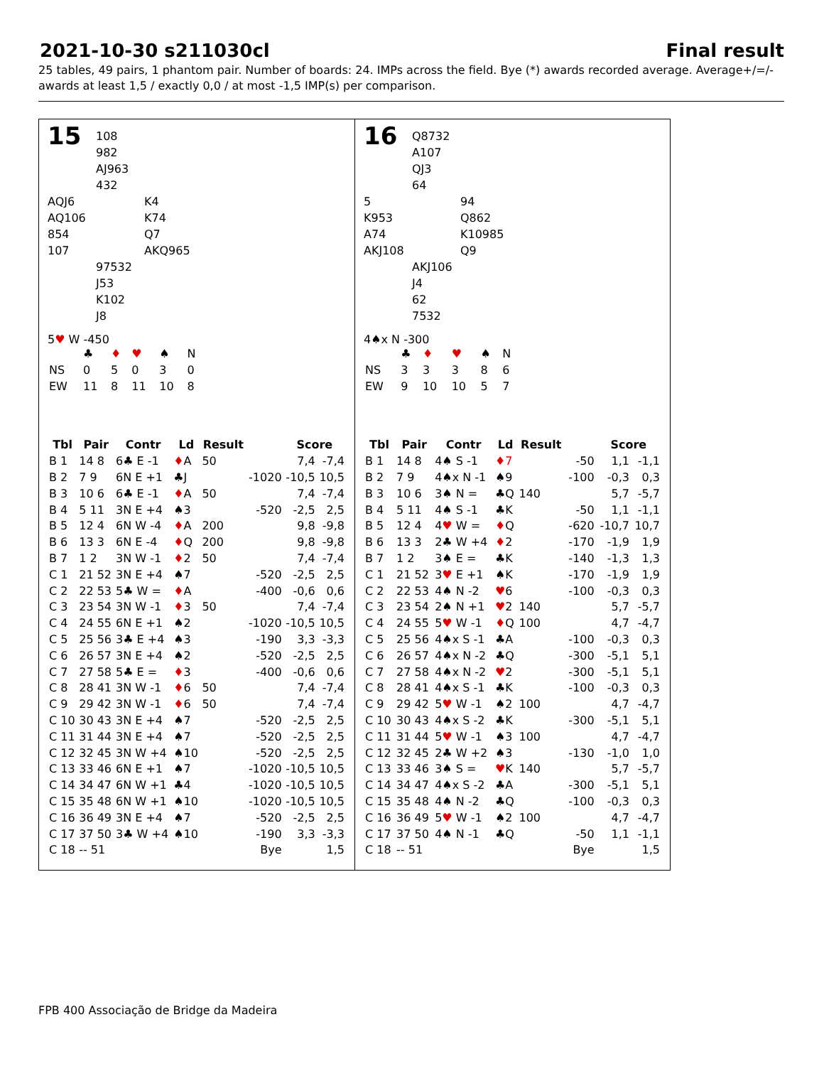2021-10-30 s211030cl Final result
25 tables, 49 pairs, 1 phantom pair. Number of boards: 24. IMPs across the field. Bye (*) awards recorded average. Average+/=/- awards at least 1,5 / exactly 0,0 / at most -1,5 IMP(s) per comparison.
15
108
982
AJ963
432
AQJ6
AQ106
854
107
K4
K74
Q7
AKQ965
97532
J53
K102
J8
5♥ W -450
| | ♣ | ♦ | ♥ | ♠ | N |
| NS | 0 | 5 | 0 | 3 | 0 |
| EW | 11 | 8 | 11 | 10 | 8 |
| Tbl | Pair | Contr | Ld | Result | | Score | |
| --- | --- | --- | --- | --- | --- | --- | --- |
| B 1 | 14 8 | 6♣ E -1 | ♦ A | 50 | | 7,4 | -7,4 |
| B 2 | 7 9 | 6N E +1 | ♣J | | -1020 | -10,5 | 10,5 |
| B 3 | 10 6 | 6♣ E -1 | ♦ A | 50 | | 7,4 | -7,4 |
| B 4 | 5 11 | 3N E +4 | ♠3 | | -520 | -2,5 | 2,5 |
| B 5 | 12 4 | 6N W -4 | ♦ A | 200 | | 9,8 | -9,8 |
| B 6 | 13 3 | 6N E -4 | ♦ Q | 200 | | 9,8 | -9,8 |
| B 7 | 1 2 | 3N W -1 | ♦ 2 | 50 | | 7,4 | -7,4 |
| C 1 | 21 52 | 3N E +4 | ♠7 | | -520 | -2,5 | 2,5 |
| C 2 | 22 53 | 5♣ W = | ♦ A | | -400 | -0,6 | 0,6 |
| C 3 | 23 54 | 3N W -1 | ♦ 3 | 50 | | 7,4 | -7,4 |
| C 4 | 24 55 | 6N E +1 | ♠2 | | -1020 | -10,5 | 10,5 |
| C 5 | 25 56 | 3♣ E +4 | ♠3 | | -190 | 3,3 | -3,3 |
| C 6 | 26 57 | 3N E +4 | ♠2 | | -520 | -2,5 | 2,5 |
| C 7 | 27 58 | 5♣ E = | ♦ 3 | | -400 | -0,6 | 0,6 |
| C 8 | 28 41 | 3N W -1 | ♦ 6 | 50 | | 7,4 | -7,4 |
| C 9 | 29 42 | 3N W -1 | ♦ 6 | 50 | | 7,4 | -7,4 |
| C 10 | 30 43 | 3N E +4 | ♠7 | | -520 | -2,5 | 2,5 |
| C 11 | 31 44 | 3N E +4 | ♠7 | | -520 | -2,5 | 2,5 |
| C 12 | 32 45 | 3N W +4 | ♠10 | | -520 | -2,5 | 2,5 |
| C 13 | 33 46 | 6N E +1 | ♠7 | | -1020 | -10,5 | 10,5 |
| C 14 | 34 47 | 6N W +1 | ♣4 | | -1020 | -10,5 | 10,5 |
| C 15 | 35 48 | 6N W +1 | ♠10 | | -1020 | -10,5 | 10,5 |
| C 16 | 36 49 | 3N E +4 | ♠7 | | -520 | -2,5 | 2,5 |
| C 17 | 37 50 | 3♣ W +4 | ♠10 | | -190 | 3,3 | -3,3 |
| C 18 | -- 51 | | | | Bye | | 1,5 |
16
Q8732
A107
QJ3
64
5
K953
A74
AKJ108
94
Q862
K10985
Q9
AKJ106
J4
62
7532
4♠x N -300
| | ♣ | ♦ | ♥ | ♠ | N |
| NS | 3 | 3 | 3 | 8 | 6 |
| EW | 9 | 10 | 10 | 5 | 7 |
| Tbl | Pair | Contr | Ld | Result | | Score | |
| --- | --- | --- | --- | --- | --- | --- | --- |
| B 1 | 14 8 | 4♠ S -1 | ♦7 | | -50 | 1,1 | -1,1 |
| B 2 | 7 9 | 4♠x N -1 | ♠9 | | -100 | -0,3 | 0,3 |
| B 3 | 10 6 | 3♠ N = | ♣Q | 140 | | 5,7 | -5,7 |
| B 4 | 5 11 | 4♠ S -1 | ♣K | | -50 | 1,1 | -1,1 |
| B 5 | 12 4 | 4 ♥ W = | ♦ Q | | -620 | -10,7 | 10,7 |
| B 6 | 13 3 | 2♣ W +4 | ♦ 2 | | -170 | -1,9 | 1,9 |
| B 7 | 1 2 | 3♠ E = | ♣K | | -140 | -1,3 | 1,3 |
| C 1 | 21 52 | 3 ♥ E +1 | ♠K | | -170 | -1,9 | 1,9 |
| C 2 | 22 53 | 4♠ N -2 | ♥ 6 | | -100 | -0,3 | 0,3 |
| C 3 | 23 54 | 2♠ N +1 | ♥ 2 | 140 | | 5,7 | -5,7 |
| C 4 | 24 55 | 5 ♥ W -1 | ♦ Q | 100 | | 4,7 | -4,7 |
| C 5 | 25 56 | 4♠x S -1 | ♣A | | -100 | -0,3 | 0,3 |
| C 6 | 26 57 | 4♠x N -2 | ♣Q | | -300 | -5,1 | 5,1 |
| C 7 | 27 58 | 4♠x N -2 | ♥ 2 | | -300 | -5,1 | 5,1 |
| C 8 | 28 41 | 4♠x S -1 | ♣K | | -100 | -0,3 | 0,3 |
| C 9 | 29 42 | 5 ♥ W -1 | ♠2 | 100 | | 4,7 | -4,7 |
| C 10 | 30 43 | 4♠x S -2 | ♣K | | -300 | -5,1 | 5,1 |
| C 11 | 31 44 | 5 ♥ W -1 | ♠3 | 100 | | 4,7 | -4,7 |
| C 12 | 32 45 | 2♣ W +2 | ♠3 | | -130 | -1,0 | 1,0 |
| C 13 | 33 46 | 3♠ S = | ♥ K | 140 | | 5,7 | -5,7 |
| C 14 | 34 47 | 4♠x S -2 | ♣A | | -300 | -5,1 | 5,1 |
| C 15 | 35 48 | 4♠ N -2 | ♣Q | | -100 | -0,3 | 0,3 |
| C 16 | 36 49 | 5 ♥ W -1 | ♠2 | 100 | | 4,7 | -4,7 |
| C 17 | 37 50 | 4♠ N -1 | ♣Q | | -50 | 1,1 | -1,1 |
| C 18 | -- 51 | | | | Bye | | 1,5 |
FPB 400 Associação de Bridge da Madeira